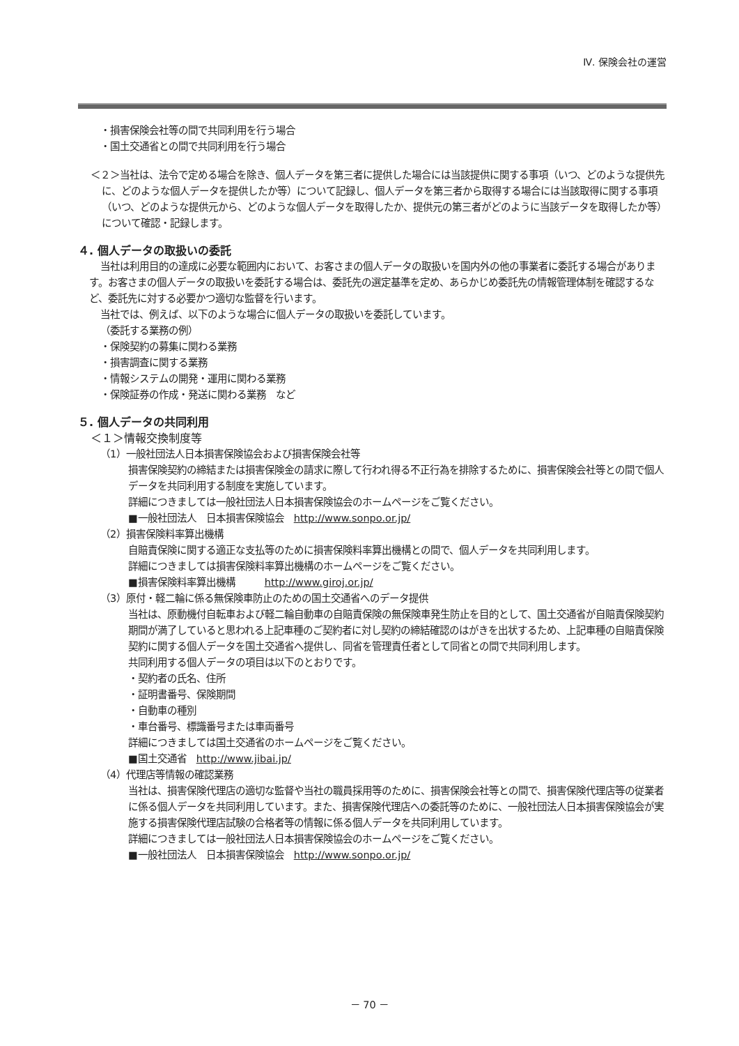Ⅳ. 保険会社の運営
・損害保険会社等の間で共同利用を行う場合
・国土交通省との間で共同利用を行う場合
＜２＞当社は、法令で定める場合を除き、個人データを第三者に提供した場合には当該提供に関する事項（いつ、どのような提供先に、どのような個人データを提供したか等）について記録し、個人データを第三者から取得する場合には当該取得に関する事項（いつ、どのような提供元から、どのような個人データを取得したか、提供元の第三者がどのように当該データを取得したか等）について確認・記録します。
４. 個人データの取扱いの委託
当社は利用目的の達成に必要な範囲内において、お客さまの個人データの取扱いを国内外の他の事業者に委託する場合があります。お客さまの個人データの取扱いを委託する場合は、委託先の選定基準を定め、あらかじめ委託先の情報管理体制を確認するなど、委託先に対する必要かつ適切な監督を行います。
当社では、例えば、以下のような場合に個人データの取扱いを委託しています。
（委託する業務の例）
・保険契約の募集に関わる業務
・損害調査に関する業務
・情報システムの開発・運用に関わる業務
・保険証券の作成・発送に関わる業務　など
５. 個人データの共同利用
＜１＞情報交換制度等
（1）一般社団法人日本損害保険協会および損害保険会社等
損害保険契約の締結または損害保険金の請求に際して行われ得る不正行為を排除するために、損害保険会社等との間で個人データを共同利用する制度を実施しています。
詳細につきましては一般社団法人日本損害保険協会のホームページをご覧ください。
■一般社団法人　日本損害保険協会　http://www.sonpo.or.jp/
（2）損害保険料率算出機構
自賠責保険に関する適正な支払等のために損害保険料率算出機構との間で、個人データを共同利用します。
詳細につきましては損害保険料率算出機構のホームページをご覧ください。
■損害保険料率算出機構　　　http://www.giroj.or.jp/
（3）原付・軽二輪に係る無保険車防止のための国土交通省へのデータ提供
当社は、原動機付自転車および軽二輪自動車の自賠責保険の無保険車発生防止を目的として、国土交通省が自賠責保険契約期間が満了していると思われる上記車種のご契約者に対し契約の締結確認のはがきを出状するため、上記車種の自賠責保険契約に関する個人データを国土交通省へ提供し、同省を管理責任者として同省との間で共同利用します。
共同利用する個人データの項目は以下のとおりです。
・契約者の氏名、住所
・証明書番号、保険期間
・自動車の種別
・車台番号、標識番号または車両番号
詳細につきましては国土交通省のホームページをご覧ください。
■国土交通省　http://www.jibai.jp/
（4）代理店等情報の確認業務
当社は、損害保険代理店の適切な監督や当社の職員採用等のために、損害保険会社等との間で、損害保険代理店等の従業者に係る個人データを共同利用しています。また、損害保険代理店への委託等のために、一般社団法人日本損害保険協会が実施する損害保険代理店試験の合格者等の情報に係る個人データを共同利用しています。
詳細につきましては一般社団法人日本損害保険協会のホームページをご覧ください。
■一般社団法人　日本損害保険協会　http://www.sonpo.or.jp/
－ 70 －